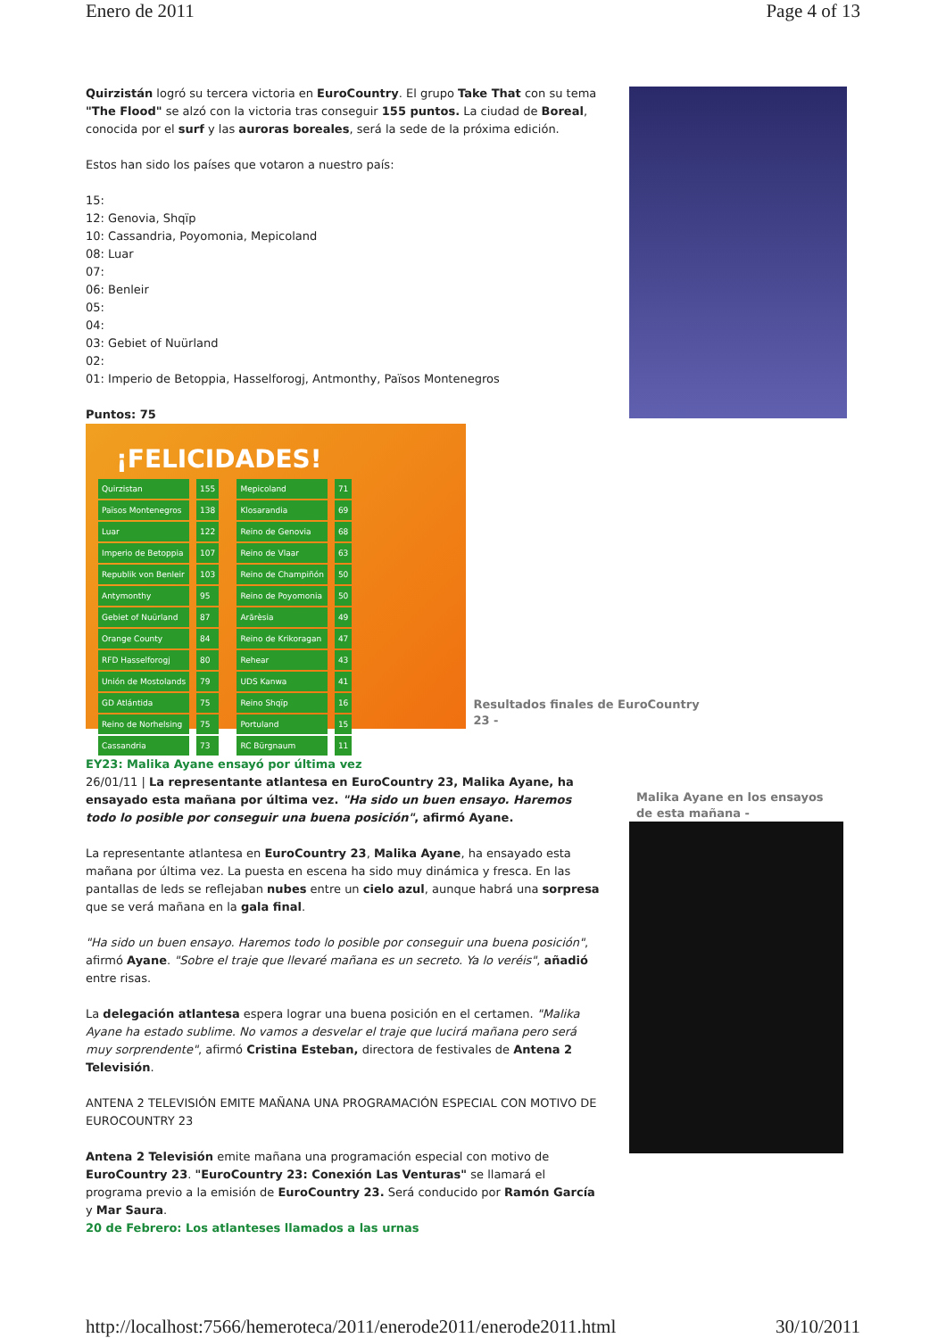Enero de 2011 Page 4 of 13
Quirzistán logró su tercera victoria en EuroCountry. El grupo Take That con su tema "The Flood" se alzó con la victoria tras conseguir 155 puntos. La ciudad de Boreal, conocida por el surf y las auroras boreales, será la sede de la próxima edición.
Estos han sido los países que votaron a nuestro país:
15:
12: Genovia, Shqïp
10: Cassandria, Poyomonia, Mepicoland
08: Luar
07:
06: Benleir
05:
04:
03: Gebiet of Nuürland
02:
01: Imperio de Betoppia, Hasselforogj, Antmonthy, Països Montenegros
Puntos: 75
¡FELICIDADES!
| Quirzistan | 155 |
| Països Montenegros | 138 |
| Luar | 122 |
| Imperio de Betoppia | 107 |
| Republik von Benleir | 103 |
| Antymonthy | 95 |
| Gebiet of Nuürland | 87 |
| Orange County | 84 |
| RFD Hasselforogj | 80 |
| Unión de Mostolands | 79 |
| GD Atlántida | 75 |
| Reino de Norhelsing | 75 |
| Cassandria | 73 |
| Mepicoland | 71 |
| Klosarandia | 69 |
| Reino de Genovia | 68 |
| Reino de Vlaar | 63 |
| Reino de Champiñón | 50 |
| Reino de Poyomonia | 50 |
| Arărèsia | 49 |
| Reino de Krikoragan | 47 |
| Rehear | 43 |
| UDS Kanwa | 41 |
| Reino Shqïp | 16 |
| Portuland | 15 |
| RC Bürgnaum | 11 |
Resultados finales de EuroCountry 23 -
EY23: Malika Ayane ensayó por última vez
26/01/11 | La representante atlantesa en EuroCountry 23, Malika Ayane, ha ensayado esta mañana por última vez. "Ha sido un buen ensayo. Haremos todo lo posible por conseguir una buena posición", afirmó Ayane.
La representante atlantesa en EuroCountry 23, Malika Ayane, ha ensayado esta mañana por última vez. La puesta en escena ha sido muy dinámica y fresca. En las pantallas de leds se reflejaban nubes entre un cielo azul, aunque habrá una sorpresa que se verá mañana en la gala final.
"Ha sido un buen ensayo. Haremos todo lo posible por conseguir una buena posición", afirmó Ayane. "Sobre el traje que llevaré mañana es un secreto. Ya lo veréis", añadió entre risas.
La delegación atlantesa espera lograr una buena posición en el certamen. "Malika Ayane ha estado sublime. No vamos a desvelar el traje que lucirá mañana pero será muy sorprendente", afirmó Cristina Esteban, directora de festivales de Antena 2 Televisión.
ANTENA 2 TELEVISIÓN EMITE MAÑANA UNA PROGRAMACIÓN ESPECIAL CON MOTIVO DE EUROCOUNTRY 23
Antena 2 Televisión emite mañana una programación especial con motivo de EuroCountry 23. "EuroCountry 23: Conexión Las Venturas" se llamará el programa previo a la emisión de EuroCountry 23. Será conducido por Ramón García y Mar Saura.
20 de Febrero: Los atlanteses llamados a las urnas
Malika Ayane en los ensayos de esta mañana -
http://localhost:7566/hemeroteca/2011/enerode2011/enerode2011.html 30/10/2011